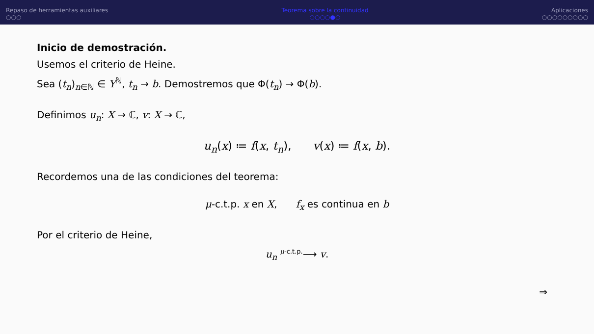Repaso de herramientas auxiliares
○○○
Teorema sobre la continuidad
○○○○●○
Aplicaciones
○○○○○○○○○
Inicio de demostración.
Usemos el criterio de Heine.
Sea (t<sub>n</sub>)<sub>n∈ℕ</sub> ∈ Y<sup>ℕ</sup>, t<sub>n</sub> → b. Demostremos que Φ(t<sub>n</sub>) → Φ(b).
Definimos u<sub>n</sub>: X → ℂ, v: X → ℂ,
u<sub>n</sub>(x) ≔ f(x, t<sub>n</sub>), v(x) ≔ f(x, b).
Recordemos una de las condiciones del teorema:
μ-c.t.p. x en X, f<sub>x</sub> es continua en b
Por el criterio de Heine,
u<sub>n</sub> μ-c.t.p.⟶ v.
⇒